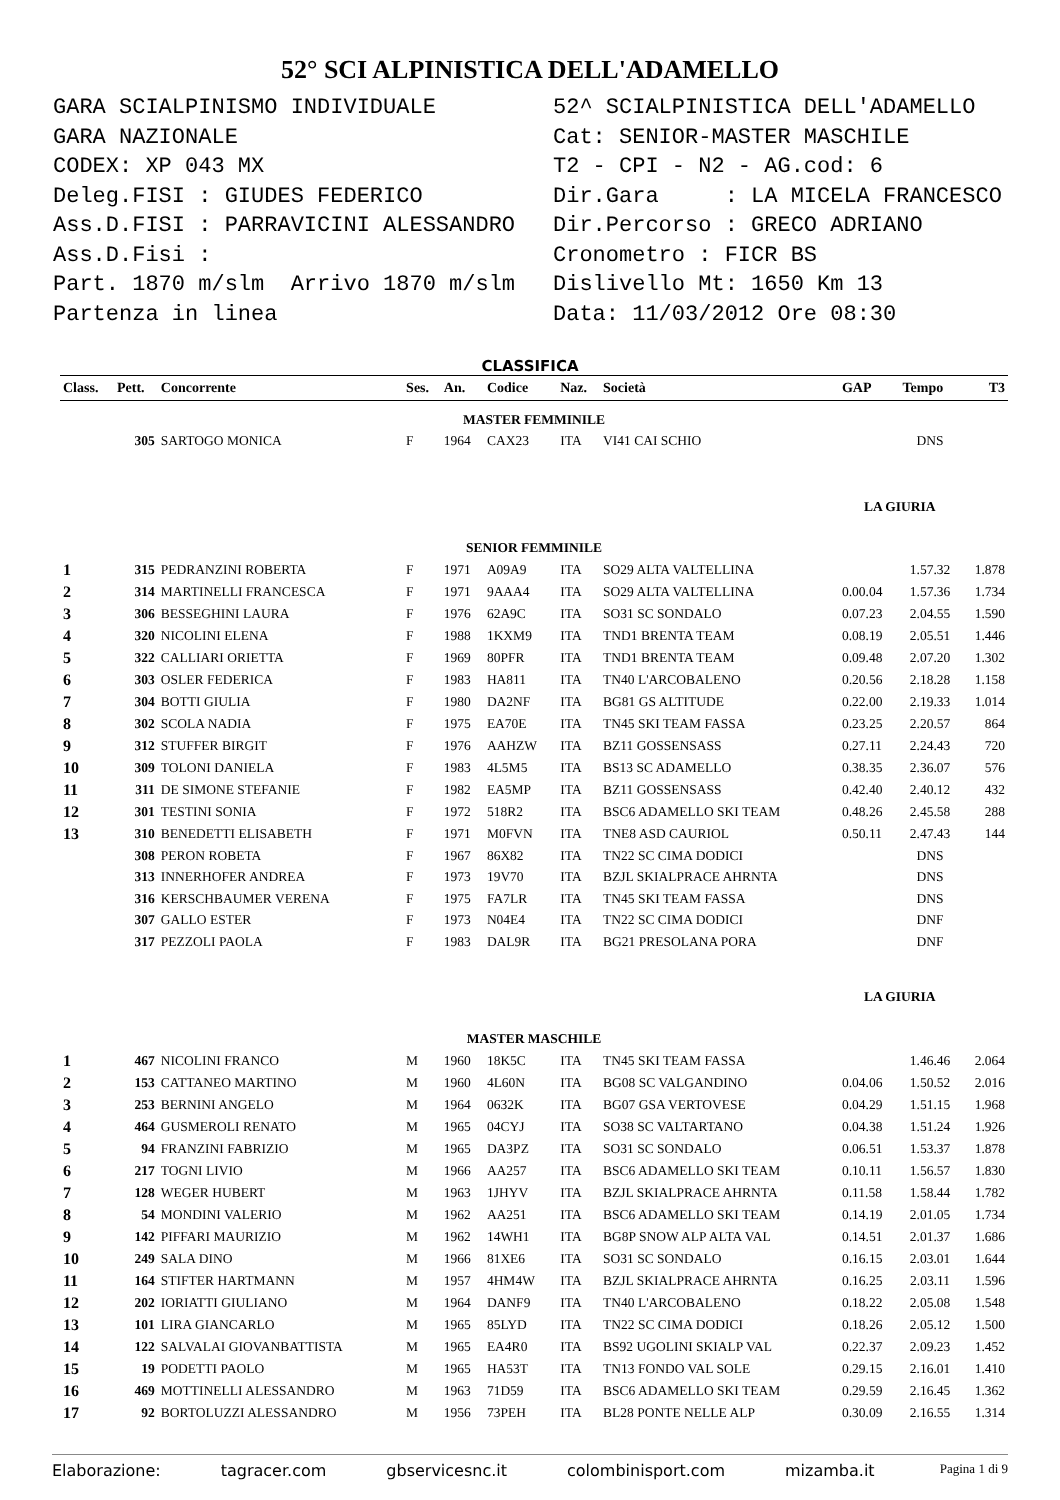52° SCI ALPINISTICA DELL'ADAMELLO
GARA SCIALPINISMO INDIVIDUALE GARA NAZIONALE CODEX: XP 043 MX Deleg.FISI : GIUDES FEDERICO Ass.D.FISI : PARRAVICINI ALESSANDRO Ass.D.Fisi : Part. 1870 m/slm Arrivo 1870 m/slm Partenza in linea
52^ SCIALPINISTICA DELL'ADAMELLO Cat: SENIOR-MASTER MASCHILE T2 - CPI - N2 - AG.cod: 6 Dir.Gara : LA MICELA FRANCESCO Dir.Percorso : GRECO ADRIANO Cronometro : FICR BS Dislivello Mt: 1650 Km 13 Data: 11/03/2012 Ore 08:30
CLASSIFICA
| Class. | Pett. | Concorrente | Ses. | An. | Codice | Naz. | Società | GAP | Tempo | T3 |
| --- | --- | --- | --- | --- | --- | --- | --- | --- | --- | --- |
| MASTER FEMMINILE | | | | | | | | | | |
| | 305 | SARTOGO MONICA | F | 1964 | CAX23 | ITA | VI41 CAI SCHIO | | DNS | |
| | | | | | | | | LA GIURIA | | |
| SENIOR FEMMINILE | | | | | | | | | | |
| 1 | 315 | PEDRANZINI ROBERTA | F | 1971 | A09A9 | ITA | SO29 ALTA VALTELLINA | | 1.57.32 | 1.878 |
| 2 | 314 | MARTINELLI FRANCESCA | F | 1971 | 9AAA4 | ITA | SO29 ALTA VALTELLINA | 0.00.04 | 1.57.36 | 1.734 |
| 3 | 306 | BESSEGHINI LAURA | F | 1976 | 62A9C | ITA | SO31 SC SONDALO | 0.07.23 | 2.04.55 | 1.590 |
| 4 | 320 | NICOLINI ELENA | F | 1988 | 1KXM9 | ITA | TND1 BRENTA TEAM | 0.08.19 | 2.05.51 | 1.446 |
| 5 | 322 | CALLIARI ORIETTA | F | 1969 | 80PFR | ITA | TND1 BRENTA TEAM | 0.09.48 | 2.07.20 | 1.302 |
| 6 | 303 | OSLER FEDERICA | F | 1983 | HA811 | ITA | TN40 L'ARCOBALENO | 0.20.56 | 2.18.28 | 1.158 |
| 7 | 304 | BOTTI GIULIA | F | 1980 | DA2NF | ITA | BG81 GS ALTITUDE | 0.22.00 | 2.19.33 | 1.014 |
| 8 | 302 | SCOLA NADIA | F | 1975 | EA70E | ITA | TN45 SKI TEAM FASSA | 0.23.25 | 2.20.57 | 864 |
| 9 | 312 | STUFFER BIRGIT | F | 1976 | AAHZW | ITA | BZ11 GOSSENSASS | 0.27.11 | 2.24.43 | 720 |
| 10 | 309 | TOLONI DANIELA | F | 1983 | 4L5M5 | ITA | BS13 SC ADAMELLO | 0.38.35 | 2.36.07 | 576 |
| 11 | 311 | DE SIMONE STEFANIE | F | 1982 | EA5MP | ITA | BZ11 GOSSENSASS | 0.42.40 | 2.40.12 | 432 |
| 12 | 301 | TESTINI SONIA | F | 1972 | 518R2 | ITA | BSC6 ADAMELLO SKI TEAM | 0.48.26 | 2.45.58 | 288 |
| 13 | 310 | BENEDETTI ELISABETH | F | 1971 | M0FVN | ITA | TNE8 ASD CAURIOL | 0.50.11 | 2.47.43 | 144 |
| | 308 | PERON ROBETA | F | 1967 | 86X82 | ITA | TN22 SC CIMA DODICI | | DNS | |
| | 313 | INNERHOFER ANDREA | F | 1973 | 19V70 | ITA | BZJL SKIALPRACE AHRNTA | | DNS | |
| | 316 | KERSCHBAUMER VERENA | F | 1975 | FA7LR | ITA | TN45 SKI TEAM FASSA | | DNS | |
| | 307 | GALLO ESTER | F | 1973 | N04E4 | ITA | TN22 SC CIMA DODICI | | DNF | |
| | 317 | PEZZOLI PAOLA | F | 1983 | DAL9R | ITA | BG21 PRESOLANA PORA | | DNF | |
| | | | | | | | | LA GIURIA | | |
| MASTER MASCHILE | | | | | | | | | | |
| 1 | 467 | NICOLINI FRANCO | M | 1960 | 18K5C | ITA | TN45 SKI TEAM FASSA | | 1.46.46 | 2.064 |
| 2 | 153 | CATTANEO MARTINO | M | 1960 | 4L60N | ITA | BG08 SC VALGANDINO | 0.04.06 | 1.50.52 | 2.016 |
| 3 | 253 | BERNINI ANGELO | M | 1964 | 0632K | ITA | BG07 GSA VERTOVESE | 0.04.29 | 1.51.15 | 1.968 |
| 4 | 464 | GUSMEROLI RENATO | M | 1965 | 04CYJ | ITA | SO38 SC VALTARTANO | 0.04.38 | 1.51.24 | 1.926 |
| 5 | 94 | FRANZINI FABRIZIO | M | 1965 | DA3PZ | ITA | SO31 SC SONDALO | 0.06.51 | 1.53.37 | 1.878 |
| 6 | 217 | TOGNI LIVIO | M | 1966 | AA257 | ITA | BSC6 ADAMELLO SKI TEAM | 0.10.11 | 1.56.57 | 1.830 |
| 7 | 128 | WEGER HUBERT | M | 1963 | 1JHYV | ITA | BZJL SKIALPRACE AHRNTA | 0.11.58 | 1.58.44 | 1.782 |
| 8 | 54 | MONDINI VALERIO | M | 1962 | AA251 | ITA | BSC6 ADAMELLO SKI TEAM | 0.14.19 | 2.01.05 | 1.734 |
| 9 | 142 | PIFFARI MAURIZIO | M | 1962 | 14WH1 | ITA | BG8P SNOW ALP ALTA VAL | 0.14.51 | 2.01.37 | 1.686 |
| 10 | 249 | SALA DINO | M | 1966 | 81XE6 | ITA | SO31 SC SONDALO | 0.16.15 | 2.03.01 | 1.644 |
| 11 | 164 | STIFTER HARTMANN | M | 1957 | 4HM4W | ITA | BZJL SKIALPRACE AHRNTA | 0.16.25 | 2.03.11 | 1.596 |
| 12 | 202 | IORIATTI GIULIANO | M | 1964 | DANF9 | ITA | TN40 L'ARCOBALENO | 0.18.22 | 2.05.08 | 1.548 |
| 13 | 101 | LIRA GIANCARLO | M | 1965 | 85LYD | ITA | TN22 SC CIMA DODICI | 0.18.26 | 2.05.12 | 1.500 |
| 14 | 122 | SALVALAI GIOVANBATTISTA | M | 1965 | EA4R0 | ITA | BS92 UGOLINI SKIALP VAL | 0.22.37 | 2.09.23 | 1.452 |
| 15 | 19 | PODETTI PAOLO | M | 1965 | HA53T | ITA | TN13 FONDO VAL SOLE | 0.29.15 | 2.16.01 | 1.410 |
| 16 | 469 | MOTTINELLI ALESSANDRO | M | 1963 | 71D59 | ITA | BSC6 ADAMELLO SKI TEAM | 0.29.59 | 2.16.45 | 1.362 |
| 17 | 92 | BORTOLUZZI ALESSANDRO | M | 1956 | 73PEH | ITA | BL28 PONTE NELLE ALP | 0.30.09 | 2.16.55 | 1.314 |
Elaborazione: tagracer.com gbservicesnc.it colombinisport.com mizamba.it Pagina 1 di 9